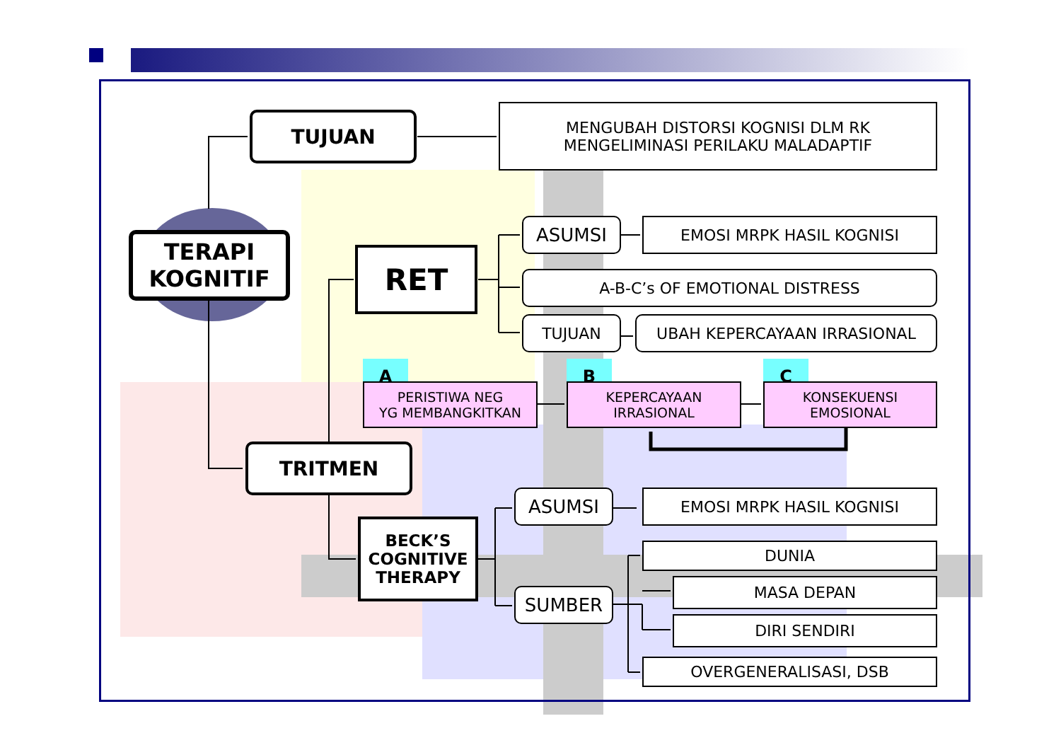TERAPI
KOGNITIF
TUJUAN
MENGUBAH DISTORSI KOGNISI DLM RK
MENGELIMINASI PERILAKU MALADAPTIF
RET
ASUMSI EMOSI MRPK HASIL KOGNISI
A-B-C’s OF EMOTIONAL DISTRESS
TUJUAN UBAH KEPERCAYAAN IRRASIONAL
A B C
PERISTIWA NEG
YG MEMBANGKITKAN
KEPERCAYAAN
IRRASIONAL
KONSEKUENSI
EMOSIONAL
TRITMEN
BECK’S
COGNITIVE
THERAPY
ASUMSI EMOSI MRPK HASIL KOGNISI
SUMBER
DUNIA
MASA DEPAN
DIRI SENDIRI
OVERGENERALISASI, DSB